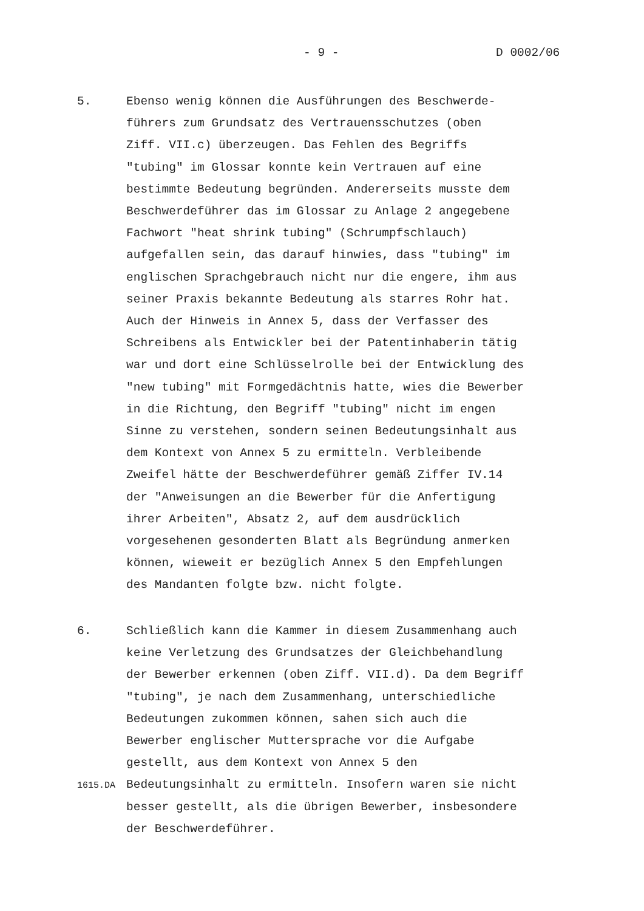- 9 - D 0002/06
5. Ebenso wenig können die Ausführungen des Beschwerde- führers zum Grundsatz des Vertrauensschutzes (oben Ziff. VII.c) überzeugen. Das Fehlen des Begriffs "tubing" im Glossar konnte kein Vertrauen auf eine bestimmte Bedeutung begründen. Andererseits musste dem Beschwerdeführer das im Glossar zu Anlage 2 angegebene Fachwort "heat shrink tubing" (Schrumpfschlauch) aufgefallen sein, das darauf hinwies, dass "tubing" im englischen Sprachgebrauch nicht nur die engere, ihm aus seiner Praxis bekannte Bedeutung als starres Rohr hat. Auch der Hinweis in Annex 5, dass der Verfasser des Schreibens als Entwickler bei der Patentinhaberin tätig war und dort eine Schlüsselrolle bei der Entwicklung des "new tubing" mit Formgedächtnis hatte, wies die Bewerber in die Richtung, den Begriff "tubing" nicht im engen Sinne zu verstehen, sondern seinen Bedeutungsinhalt aus dem Kontext von Annex 5 zu ermitteln. Verbleibende Zweifel hätte der Beschwerdeführer gemäß Ziffer IV.14 der "Anweisungen an die Bewerber für die Anfertigung ihrer Arbeiten", Absatz 2, auf dem ausdrücklich vorgesehenen gesonderten Blatt als Begründung anmerken können, wieweit er bezüglich Annex 5 den Empfehlungen des Mandanten folgte bzw. nicht folgte.
6. Schließlich kann die Kammer in diesem Zusammenhang auch keine Verletzung des Grundsatzes der Gleichbehandlung der Bewerber erkennen (oben Ziff. VII.d). Da dem Begriff "tubing", je nach dem Zusammenhang, unterschiedliche Bedeutungen zukommen können, sahen sich auch die Bewerber englischer Muttersprache vor die Aufgabe gestellt, aus dem Kontext von Annex 5 den Bedeutungsinhalt zu ermitteln. Insofern waren sie nicht besser gestellt, als die übrigen Bewerber, insbesondere der Beschwerdeführer.
1615.DA